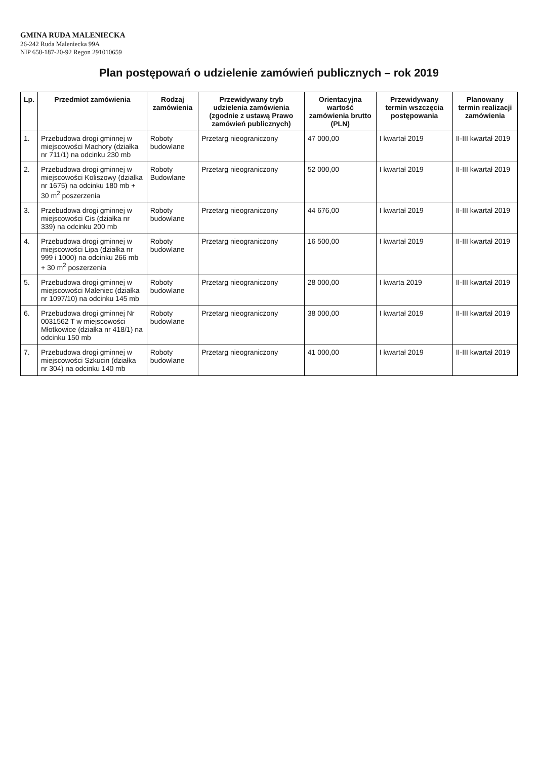GMINA RUDA MALENIECKA
26-242 Ruda Maleniecka 99A
NIP 658-187-20-92 Regon 291010659
Plan postępowań o udzielenie zamówień publicznych – rok 2019
| Lp. | Przedmiot zamówienia | Rodzaj zamówienia | Przewidywany tryb udzielenia zamówienia (zgodnie z ustawą Prawo zamówień publicznych) | Orientacyjna wartość zamówienia brutto (PLN) | Przewidywany termin wszczęcia postępowania | Planowany termin realizacji zamówienia |
| --- | --- | --- | --- | --- | --- | --- |
| 1. | Przebudowa drogi gminnej w miejscowości Machory (działka nr 711/1) na odcinku 230 mb | Roboty budowlane | Przetarg nieograniczony | 47 000,00 | I kwartał 2019 | II-III kwartał 2019 |
| 2. | Przebudowa drogi gminnej w miejscowości Koliszowy (działka nr 1675) na odcinku 180 mb + 30 m<sup>2</sup> poszerzenia | Roboty Budowlane | Przetarg nieograniczony | 52 000,00 | I kwartał 2019 | II-III kwartał 2019 |
| 3. | Przebudowa drogi gminnej w miejscowości Cis (działka nr 339) na odcinku 200 mb | Roboty budowlane | Przetarg nieograniczony | 44 676,00 | I kwartał 2019 | II-III kwartał 2019 |
| 4. | Przebudowa drogi gminnej w miejscowości Lipa (działka nr 999 i 1000) na odcinku 266 mb + 30 m<sup>2</sup> poszerzenia | Roboty budowlane | Przetarg nieograniczony | 16 500,00 | I kwartał 2019 | II-III kwartał 2019 |
| 5. | Przebudowa drogi gminnej w miejscowości Maleniec (działka nr 1097/10) na odcinku 145 mb | Roboty budowlane | Przetarg nieograniczony | 28 000,00 | I kwarta 2019 | II-III kwartał 2019 |
| 6. | Przebudowa drogi gminnej Nr 0031562 T w miejscowości Młotkowice (działka nr 418/1) na odcinku 150 mb | Roboty budowlane | Przetarg nieograniczony | 38 000,00 | I kwartał 2019 | II-III kwartał 2019 |
| 7. | Przebudowa drogi gminnej w miejscowości Szkucin (działka nr 304) na odcinku 140 mb | Roboty budowlane | Przetarg nieograniczony | 41 000,00 | I kwartał 2019 | II-III kwartał 2019 |